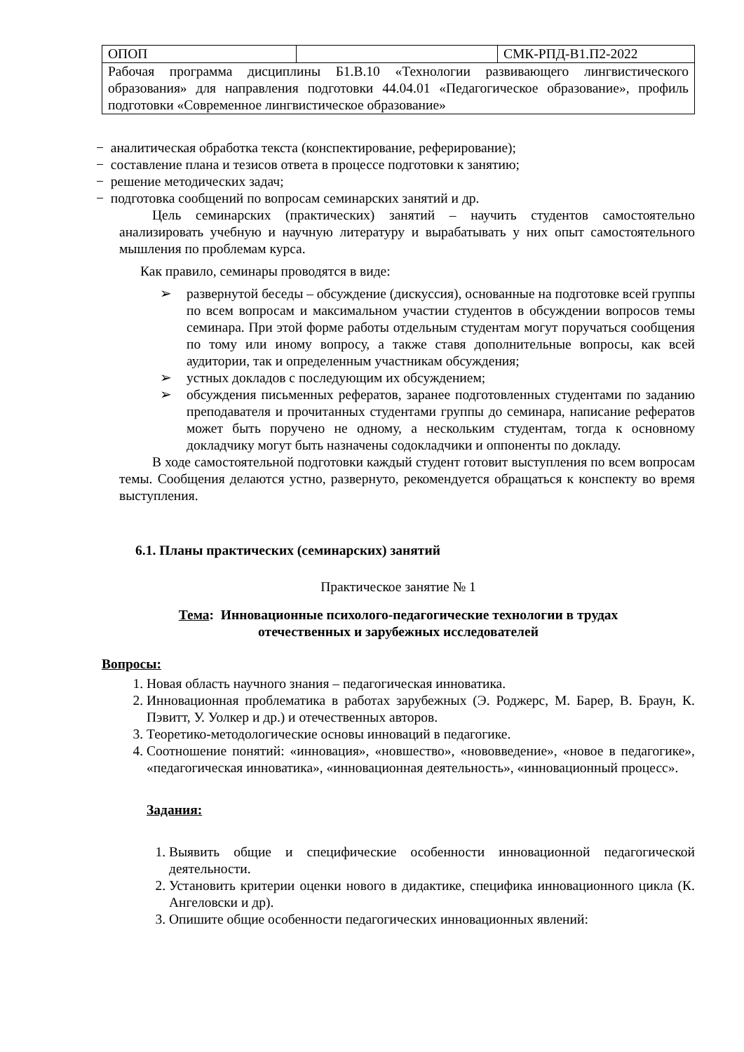| ОПОП | | СМК-РПД-В1.П2-2022 |
| Рабочая программа дисциплины Б1.В.10 «Технологии развивающего лингвистического образования» для направления подготовки 44.04.01 «Педагогическое образование», профиль подготовки «Современное лингвистическое образование» | | |
− аналитическая обработка текста (конспектирование, реферирование);
− составление плана и тезисов ответа в процессе подготовки к занятию;
− решение методических задач;
− подготовка сообщений по вопросам семинарских занятий и др.
Цель семинарских (практических) занятий – научить студентов самостоятельно анализировать учебную и научную литературу и вырабатывать у них опыт самостоятельного мышления по проблемам курса.
Как правило, семинары проводятся в виде:
➢ развернутой беседы – обсуждение (дискуссия), основанные на подготовке всей группы по всем вопросам и максимальном участии студентов в обсуждении вопросов темы семинара. При этой форме работы отдельным студентам могут поручаться сообщения по тому или иному вопросу, а также ставя дополнительные вопросы, как всей аудитории, так и определенным участникам обсуждения;
➢ устных докладов с последующим их обсуждением;
➢ обсуждения письменных рефератов, заранее подготовленных студентами по заданию преподавателя и прочитанных студентами группы до семинара, написание рефератов может быть поручено не одному, а нескольким студентам, тогда к основному докладчику могут быть назначены содокладчики и оппоненты по докладу.
В ходе самостоятельной подготовки каждый студент готовит выступления по всем вопросам темы. Сообщения делаются устно, развернуто, рекомендуется обращаться к конспекту во время выступления.
6.1. Планы практических (семинарских) занятий
Практическое занятие № 1
Тема: Инновационные психолого-педагогические технологии в трудах
отечественных и зарубежных исследователей
Вопросы:
1. Новая область научного знания – педагогическая инноватика.
2. Инновационная проблематика в работах зарубежных (Э. Роджерс, М. Барер, В. Браун, К. Пэвитт, У. Уолкер и др.) и отечественных авторов.
3. Теоретико-методологические основы инноваций в педагогике.
4. Соотношение понятий: «инновация», «новшество», «нововведение», «новое в педагогике», «педагогическая инноватика», «инновационная деятельность», «инновационный процесс».
Задания:
1. Выявить общие и специфические особенности инновационной педагогической деятельности.
2. Установить критерии оценки нового в дидактике, специфика инновационного цикла (К. Ангеловски и др).
3. Опишите общие особенности педагогических инновационных явлений: